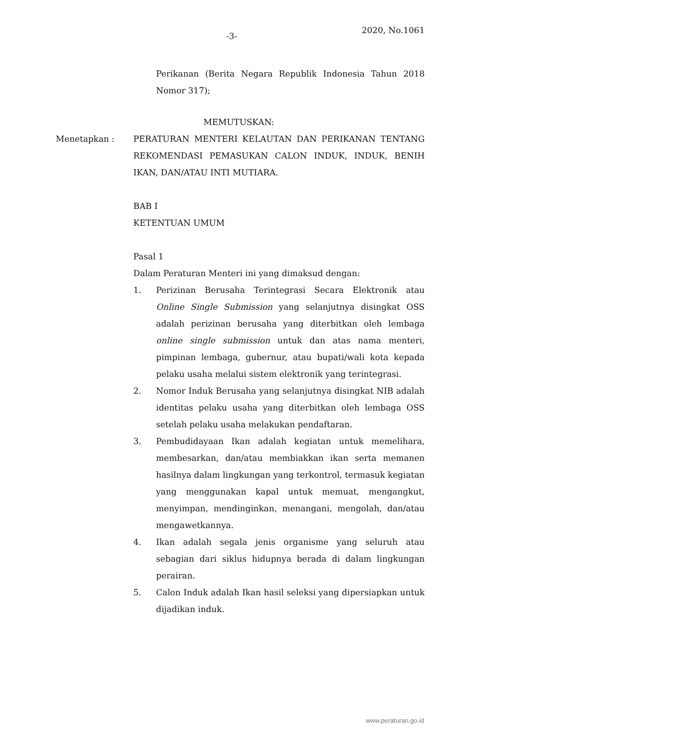-3-
2020, No.1061
Perikanan (Berita Negara Republik Indonesia Tahun 2018 Nomor 317);
MEMUTUSKAN:
Menetapkan : PERATURAN MENTERI KELAUTAN DAN PERIKANAN TENTANG REKOMENDASI PEMASUKAN CALON INDUK, INDUK, BENIH IKAN, DAN/ATAU INTI MUTIARA.
BAB I
KETENTUAN UMUM
Pasal 1
Dalam Peraturan Menteri ini yang dimaksud dengan:
1. Perizinan Berusaha Terintegrasi Secara Elektronik atau Online Single Submission yang selanjutnya disingkat OSS adalah perizinan berusaha yang diterbitkan oleh lembaga online single submission untuk dan atas nama menteri, pimpinan lembaga, gubernur, atau bupati/wali kota kepada pelaku usaha melalui sistem elektronik yang terintegrasi.
2. Nomor Induk Berusaha yang selanjutnya disingkat NIB adalah identitas pelaku usaha yang diterbitkan oleh lembaga OSS setelah pelaku usaha melakukan pendaftaran.
3. Pembudidayaan Ikan adalah kegiatan untuk memelihara, membesarkan, dan/atau membiakkan ikan serta memanen hasilnya dalam lingkungan yang terkontrol, termasuk kegiatan yang menggunakan kapal untuk memuat, mengangkut, menyimpan, mendinginkan, menangani, mengolah, dan/atau mengawetkannya.
4. Ikan adalah segala jenis organisme yang seluruh atau sebagian dari siklus hidupnya berada di dalam lingkungan perairan.
5. Calon Induk adalah Ikan hasil seleksi yang dipersiapkan untuk dijadikan induk.
www.peraturan.go.id